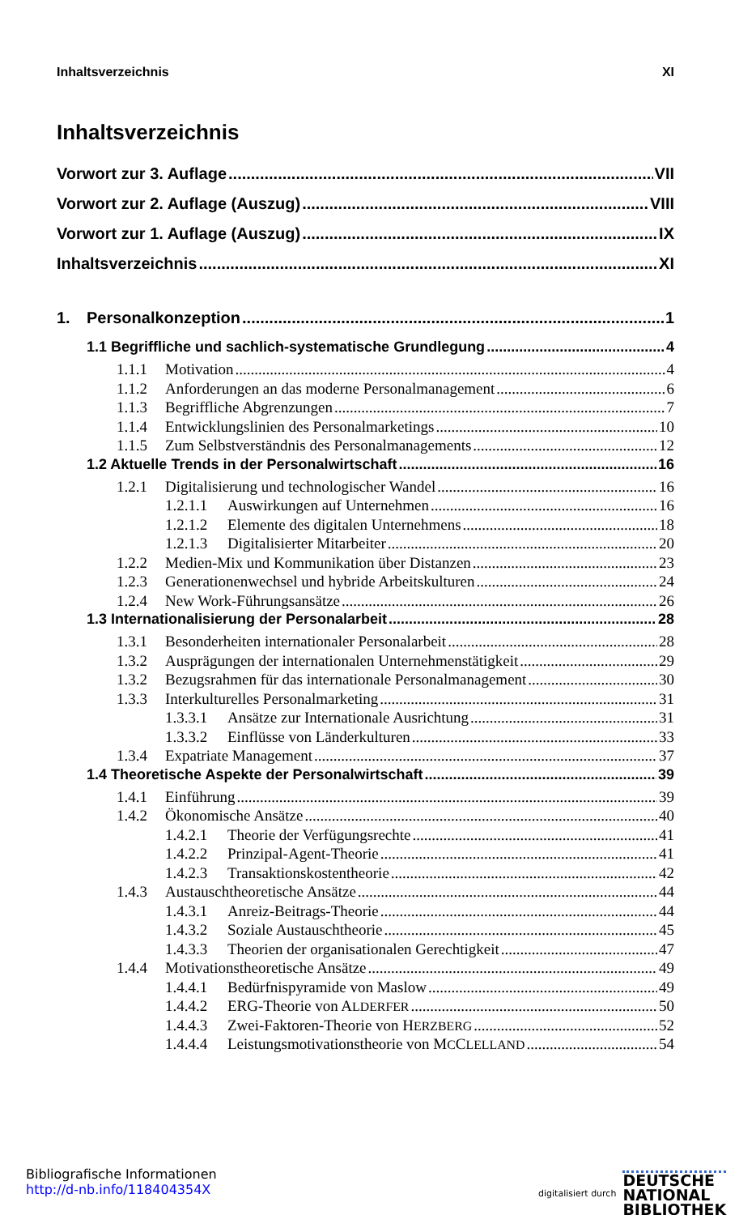Inhaltsverzeichnis XI
Inhaltsverzeichnis
Vorwort zur 3. Auflage VII
Vorwort zur 2. Auflage (Auszug) VIII
Vorwort zur 1. Auflage (Auszug) IX
Inhaltsverzeichnis XI
1. Personalkonzeption 1
1.1 Begriffliche und sachlich-systematische Grundlegung 4
1.1.1 Motivation 4
1.1.2 Anforderungen an das moderne Personalmanagement 6
1.1.3 Begriffliche Abgrenzungen 7
1.1.4 Entwicklungslinien des Personalmarketings 10
1.1.5 Zum Selbstverständnis des Personalmanagements 12
1.2 Aktuelle Trends in der Personalwirtschaft 16
1.2.1 Digitalisierung und technologischer Wandel 16
1.2.1.1 Auswirkungen auf Unternehmen 16
1.2.1.2 Elemente des digitalen Unternehmens 18
1.2.1.3 Digitalisierter Mitarbeiter 20
1.2.2 Medien-Mix und Kommunikation über Distanzen 23
1.2.3 Generationenwechsel und hybride Arbeitskulturen 24
1.2.4 New Work-Führungsansätze 26
1.3 Internationalisierung der Personalarbeit 28
1.3.1 Besonderheiten internationaler Personalarbeit 28
1.3.2 Ausprägungen der internationalen Unternehmenstätigkeit 29
1.3.2 Bezugsrahmen für das internationale Personalmanagement 30
1.3.3 Interkulturelles Personalmarketing 31
1.3.3.1 Ansätze zur Internationale Ausrichtung 31
1.3.3.2 Einflüsse von Länderkulturen 33
1.3.4 Expatriate Management 37
1.4 Theoretische Aspekte der Personalwirtschaft 39
1.4.1 Einführung 39
1.4.2 Ökonomische Ansätze 40
1.4.2.1 Theorie der Verfügungsrechte 41
1.4.2.2 Prinzipal-Agent-Theorie 41
1.4.2.3 Transaktionskostentheorie 42
1.4.3 Austauschtheoretische Ansätze 44
1.4.3.1 Anreiz-Beitrags-Theorie 44
1.4.3.2 Soziale Austauschtheorie 45
1.4.3.3 Theorien der organisationalen Gerechtigkeit 47
1.4.4 Motivationstheoretische Ansätze 49
1.4.4.1 Bedürfnispyramide von Maslow 49
1.4.4.2 ERG-Theorie von ALDERFER 50
1.4.4.3 Zwei-Faktoren-Theorie von HERZBERG 52
1.4.4.4 Leistungsmotivationstheorie von MCCLELLAND 54
Bibliografische Informationen
http://d-nb.info/118404354X
digitalisiert durch
DEUTSCHE
NATIONAL
BIBLIOTHEK